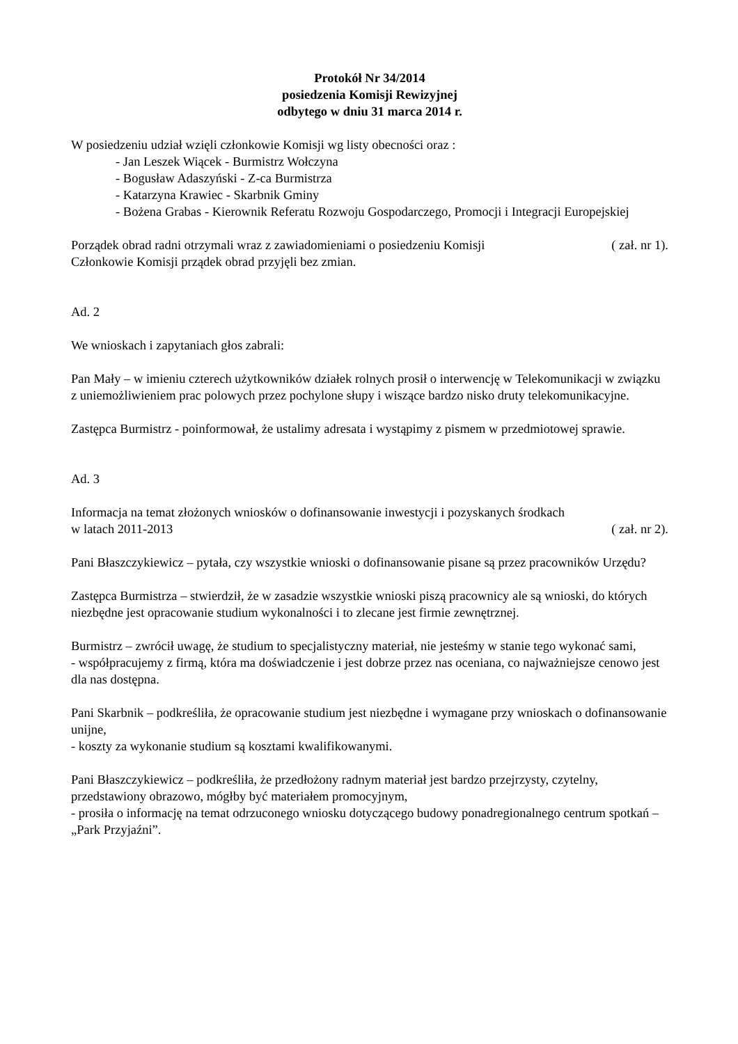Protokół Nr 34/2014
posiedzenia Komisji Rewizyjnej
odbytego w dniu 31 marca 2014 r.
W posiedzeniu udział wzięli członkowie Komisji wg listy obecności oraz :
- Jan Leszek Wiącek - Burmistrz Wołczyna
- Bogusław Adaszyński - Z-ca Burmistrza
- Katarzyna Krawiec - Skarbnik Gminy
- Bożena Grabas - Kierownik Referatu Rozwoju Gospodarczego, Promocji i Integracji Europejskiej
Porządek obrad radni otrzymali wraz z zawiadomieniami o posiedzeniu Komisji ( zał. nr 1).
Członkowie Komisji prządek obrad przyjęli bez zmian.
Ad. 2
We wnioskach i zapytaniach głos zabrali:
Pan Mały – w imieniu czterech użytkowników działek rolnych prosił o interwencję w Telekomunikacji w związku z uniemożliwieniem prac polowych przez pochylone słupy i wiszące bardzo nisko druty telekomunikacyjne.
Zastępca Burmistrz - poinformował, że ustalimy adresata i wystąpimy z pismem w przedmiotowej sprawie.
Ad. 3
Informacja na temat złożonych wniosków o dofinansowanie inwestycji i pozyskanych środkach
w latach 2011-2013 ( zał. nr 2).
Pani Błaszczykiewicz – pytała, czy wszystkie wnioski o dofinansowanie pisane są przez pracowników Urzędu?
Zastępca Burmistrza – stwierdził, że w zasadzie wszystkie wnioski piszą pracownicy ale są wnioski, do których niezbędne jest opracowanie studium wykonalności i to zlecane jest firmie zewnętrznej.
Burmistrz – zwrócił uwagę, że studium to specjalistyczny materiał, nie jesteśmy w stanie tego wykonać sami,
- współpracujemy z firmą, która ma doświadczenie i jest dobrze przez nas oceniana, co najważniejsze cenowo jest dla nas dostępna.
Pani Skarbnik – podkreśliła, że opracowanie studium jest niezbędne i wymagane przy wnioskach o dofinansowanie unijne,
- koszty za wykonanie studium są kosztami kwalifikowanymi.
Pani Błaszczykiewicz – podkreśliła, że przedłożony radnym materiał jest bardzo przejrzysty, czytelny, przedstawiony obrazowo, mógłby być materiałem promocyjnym,
- prosiła o informację na temat odrzuconego wniosku dotyczącego budowy ponadregionalnego centrum spotkań – „Park Przyjaźni”.